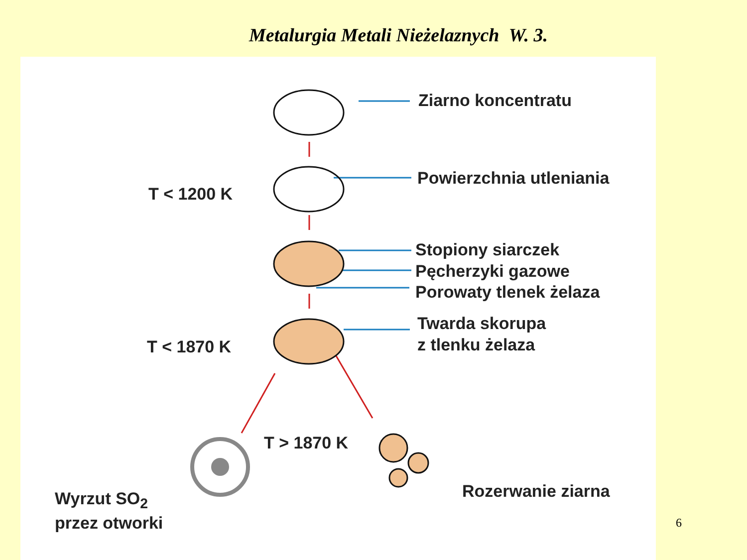Metalurgia Metali Nieżelaznych W. 3.
Ziarno koncentratu
T < 1200 K
Powierzchnia utleniania
Stopiony siarczek
Pęcherzyki gazowe
Porowaty tlenek żelaza
Twarda skorupa
z tlenku żelaza
T < 1870 K
T > 1870 K
Wyrzut SO<sub>2</sub>
przez otworki
Rozerwanie ziarna
6